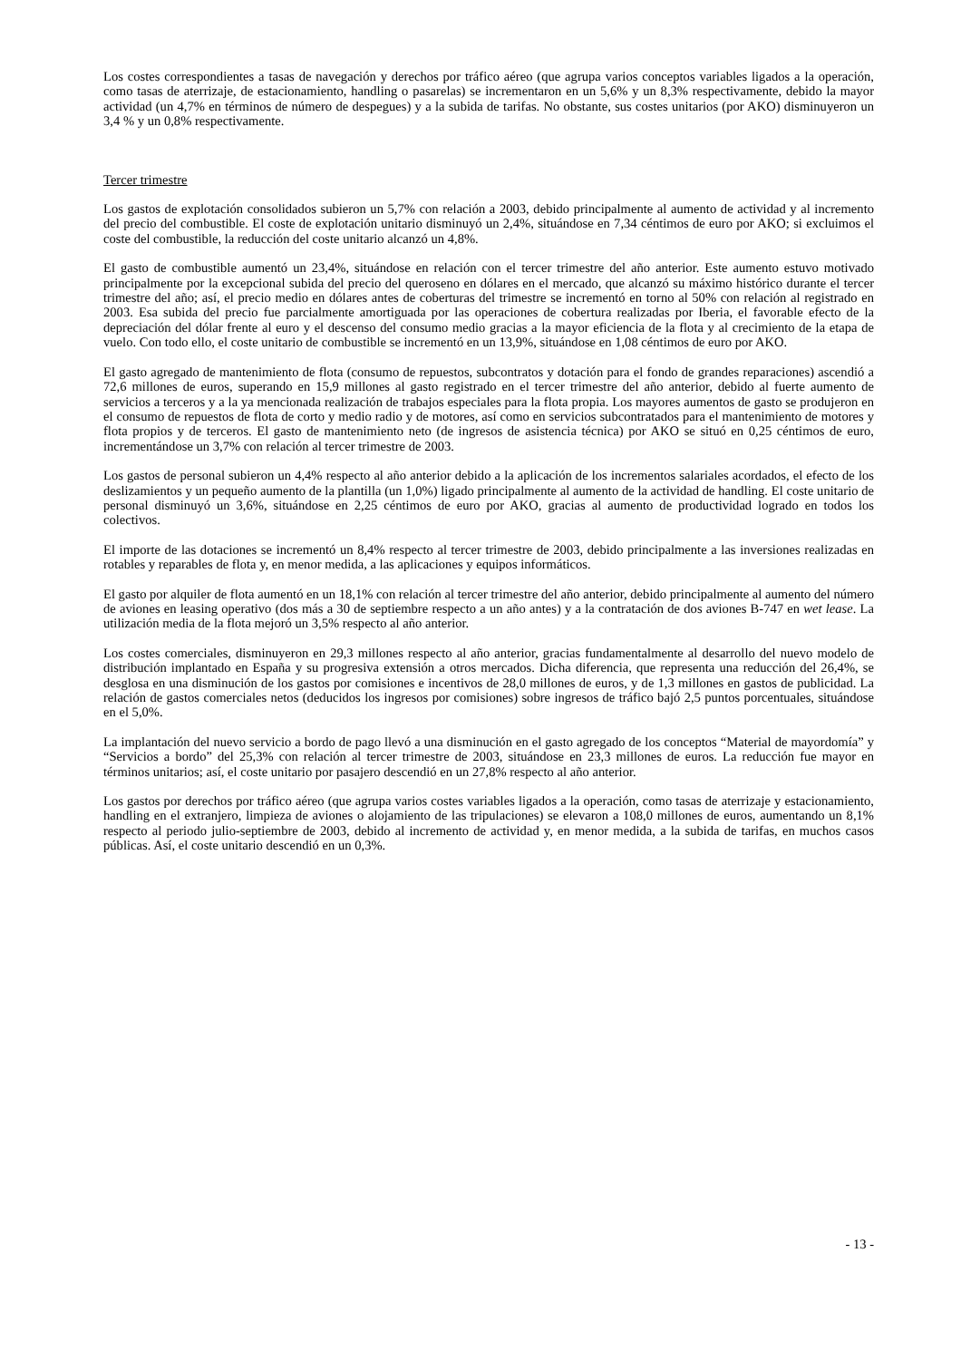Los costes correspondientes a tasas de navegación y derechos por tráfico aéreo (que agrupa varios conceptos variables ligados a la operación, como tasas de aterrizaje, de estacionamiento, handling o pasarelas) se incrementaron en un 5,6% y un 8,3% respectivamente, debido la mayor actividad (un 4,7% en términos de número de despegues) y a la subida de tarifas. No obstante, sus costes unitarios (por AKO) disminuyeron un 3,4 % y un 0,8% respectivamente.
Tercer trimestre
Los gastos de explotación consolidados subieron un 5,7% con relación a 2003, debido principalmente al aumento de actividad y al incremento del precio del combustible. El coste de explotación unitario disminuyó un 2,4%, situándose en 7,34 céntimos de euro por AKO; si excluimos el coste del combustible, la reducción del coste unitario alcanzó un 4,8%.
El gasto de combustible aumentó un 23,4%, situándose en relación con el tercer trimestre del año anterior. Este aumento estuvo motivado principalmente por la excepcional subida del precio del queroseno en dólares en el mercado, que alcanzó su máximo histórico durante el tercer trimestre del año; así, el precio medio en dólares antes de coberturas del trimestre se incrementó en torno al 50% con relación al registrado en 2003. Esa subida del precio fue parcialmente amortiguada por las operaciones de cobertura realizadas por Iberia, el favorable efecto de la depreciación del dólar frente al euro y el descenso del consumo medio gracias a la mayor eficiencia de la flota y al crecimiento de la etapa de vuelo. Con todo ello, el coste unitario de combustible se incrementó en un 13,9%, situándose en 1,08 céntimos de euro por AKO.
El gasto agregado de mantenimiento de flota (consumo de repuestos, subcontratos y dotación para el fondo de grandes reparaciones) ascendió a 72,6 millones de euros, superando en 15,9 millones al gasto registrado en el tercer trimestre del año anterior, debido al fuerte aumento de servicios a terceros y a la ya mencionada realización de trabajos especiales para la flota propia. Los mayores aumentos de gasto se produjeron en el consumo de repuestos de flota de corto y medio radio y de motores, así como en servicios subcontratados para el mantenimiento de motores y flota propios y de terceros. El gasto de mantenimiento neto (de ingresos de asistencia técnica) por AKO se situó en 0,25 céntimos de euro, incrementándose un 3,7% con relación al tercer trimestre de 2003.
Los gastos de personal subieron un 4,4% respecto al año anterior debido a la aplicación de los incrementos salariales acordados, el efecto de los deslizamientos y un pequeño aumento de la plantilla (un 1,0%) ligado principalmente al aumento de la actividad de handling. El coste unitario de personal disminuyó un 3,6%, situándose en 2,25 céntimos de euro por AKO, gracias al aumento de productividad logrado en todos los colectivos.
El importe de las dotaciones se incrementó un 8,4% respecto al tercer trimestre de 2003, debido principalmente a las inversiones realizadas en rotables y reparables de flota y, en menor medida, a las aplicaciones y equipos informáticos.
El gasto por alquiler de flota aumentó en un 18,1% con relación al tercer trimestre del año anterior, debido principalmente al aumento del número de aviones en leasing operativo (dos más a 30 de septiembre respecto a un año antes) y a la contratación de dos aviones B-747 en wet lease. La utilización media de la flota mejoró un 3,5% respecto al año anterior.
Los costes comerciales, disminuyeron en 29,3 millones respecto al año anterior, gracias fundamentalmente al desarrollo del nuevo modelo de distribución implantado en España y su progresiva extensión a otros mercados. Dicha diferencia, que representa una reducción del 26,4%, se desglosa en una disminución de los gastos por comisiones e incentivos de 28,0 millones de euros, y de 1,3 millones en gastos de publicidad. La relación de gastos comerciales netos (deducidos los ingresos por comisiones) sobre ingresos de tráfico bajó 2,5 puntos porcentuales, situándose en el 5,0%.
La implantación del nuevo servicio a bordo de pago llevó a una disminución en el gasto agregado de los conceptos “Material de mayordomía” y “Servicios a bordo” del 25,3% con relación al tercer trimestre de 2003, situándose en 23,3 millones de euros. La reducción fue mayor en términos unitarios; así, el coste unitario por pasajero descendió en un 27,8% respecto al año anterior.
Los gastos por derechos por tráfico aéreo (que agrupa varios costes variables ligados a la operación, como tasas de aterrizaje y estacionamiento, handling en el extranjero, limpieza de aviones o alojamiento de las tripulaciones) se elevaron a 108,0 millones de euros, aumentando un 8,1% respecto al periodo julio-septiembre de 2003, debido al incremento de actividad y, en menor medida, a la subida de tarifas, en muchos casos públicas. Así, el coste unitario descendió en un 0,3%.
- 13 -